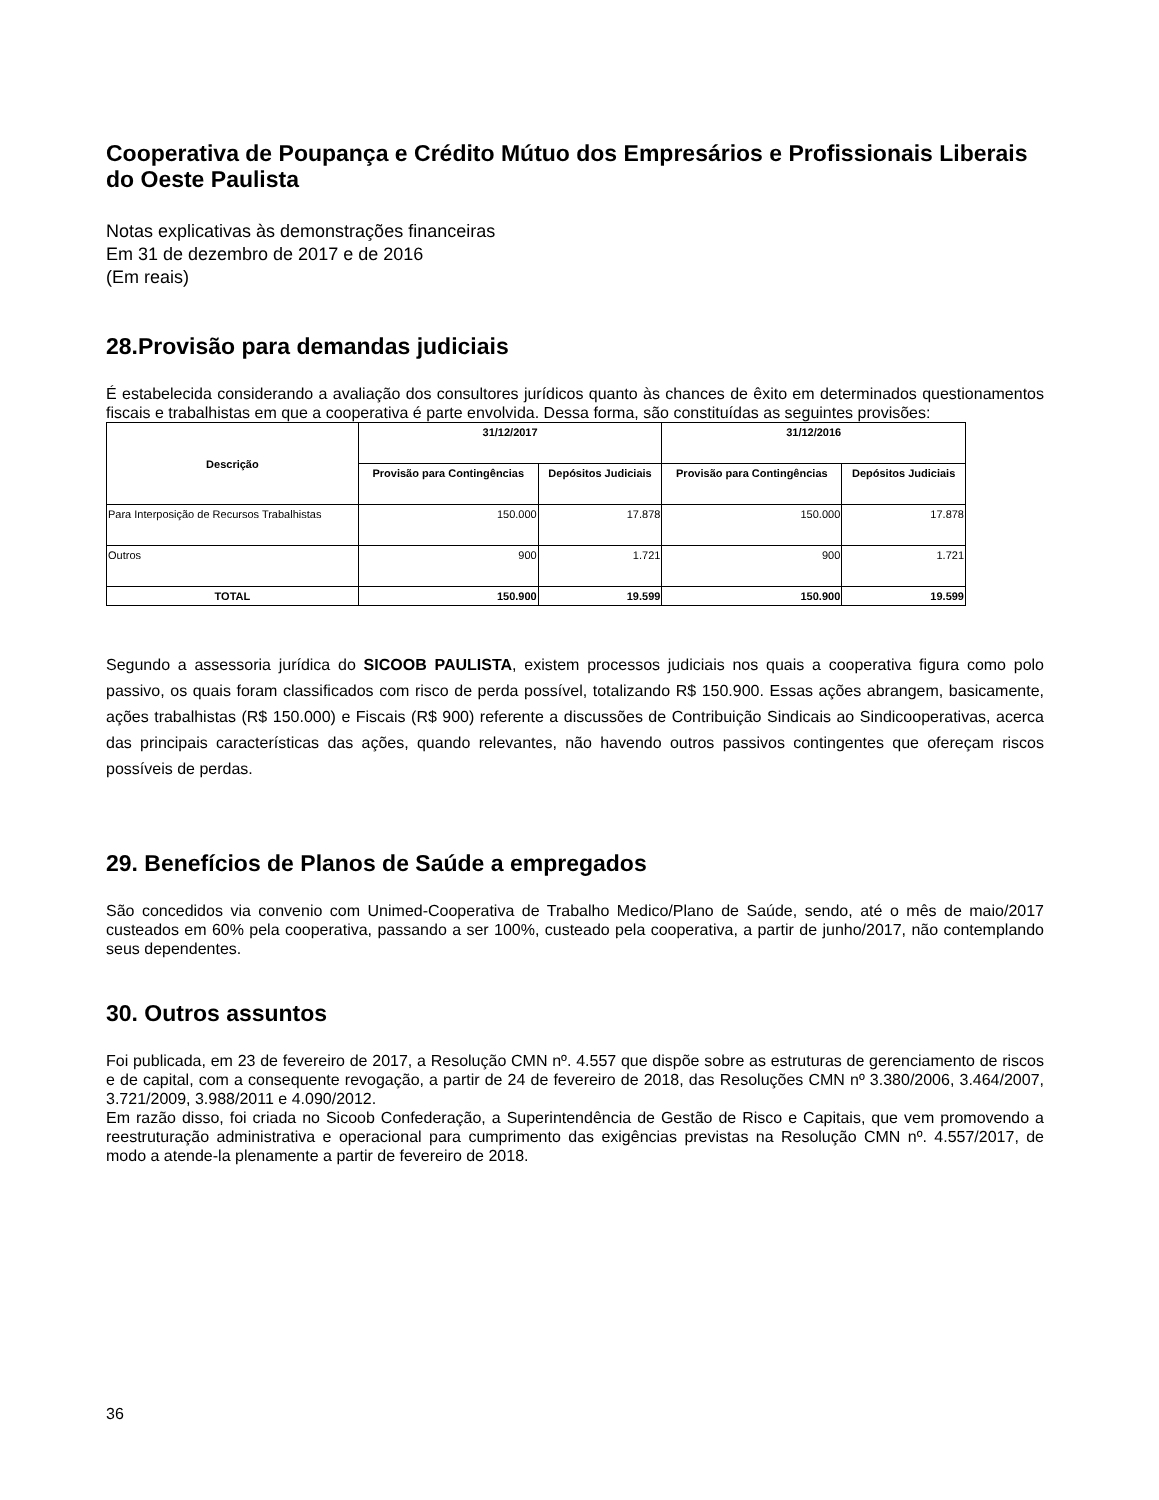Cooperativa de Poupança e Crédito Mútuo dos Empresários e Profissionais Liberais do Oeste Paulista
Notas explicativas às demonstrações financeiras
Em 31 de dezembro de 2017 e de 2016
(Em reais)
28.Provisão para demandas judiciais
É estabelecida considerando a avaliação dos consultores jurídicos quanto às chances de êxito em determinados questionamentos fiscais e trabalhistas em que a cooperativa é parte envolvida. Dessa forma, são constituídas as seguintes provisões:
| Descrição | 31/12/2017 | | 31/12/2016 | |
| --- | --- | --- | --- | --- |
| | Provisão para Contingências | Depósitos Judiciais | Provisão para Contingências | Depósitos Judiciais |
| Para Interposição de Recursos Trabalhistas | 150.000 | 17.878 | 150.000 | 17.878 |
| Outros | 900 | 1.721 | 900 | 1.721 |
| TOTAL | 150.900 | 19.599 | 150.900 | 19.599 |
Segundo a assessoria jurídica do SICOOB PAULISTA, existem processos judiciais nos quais a cooperativa figura como polo passivo, os quais foram classificados com risco de perda possível, totalizando R$ 150.900. Essas ações abrangem, basicamente, ações trabalhistas (R$ 150.000) e Fiscais (R$ 900) referente a discussões de Contribuição Sindicais ao Sindicooperativas, acerca das principais características das ações, quando relevantes, não havendo outros passivos contingentes que ofereçam riscos possíveis de perdas.
29. Benefícios de Planos de Saúde a empregados
São concedidos via convenio com Unimed-Cooperativa de Trabalho Medico/Plano de Saúde, sendo, até o mês de maio/2017 custeados em 60% pela cooperativa, passando a ser 100%, custeado pela cooperativa, a partir de junho/2017, não contemplando seus dependentes.
30. Outros assuntos
Foi publicada, em 23 de fevereiro de 2017, a Resolução CMN nº. 4.557 que dispõe sobre as estruturas de gerenciamento de riscos e de capital, com a consequente revogação, a partir de 24 de fevereiro de 2018, das Resoluções CMN nº 3.380/2006, 3.464/2007, 3.721/2009, 3.988/2011 e 4.090/2012.
Em razão disso, foi criada no Sicoob Confederação, a Superintendência de Gestão de Risco e Capitais, que vem promovendo a reestruturação administrativa e operacional para cumprimento das exigências previstas na Resolução CMN nº. 4.557/2017, de modo a atende-la plenamente a partir de fevereiro de 2018.
36